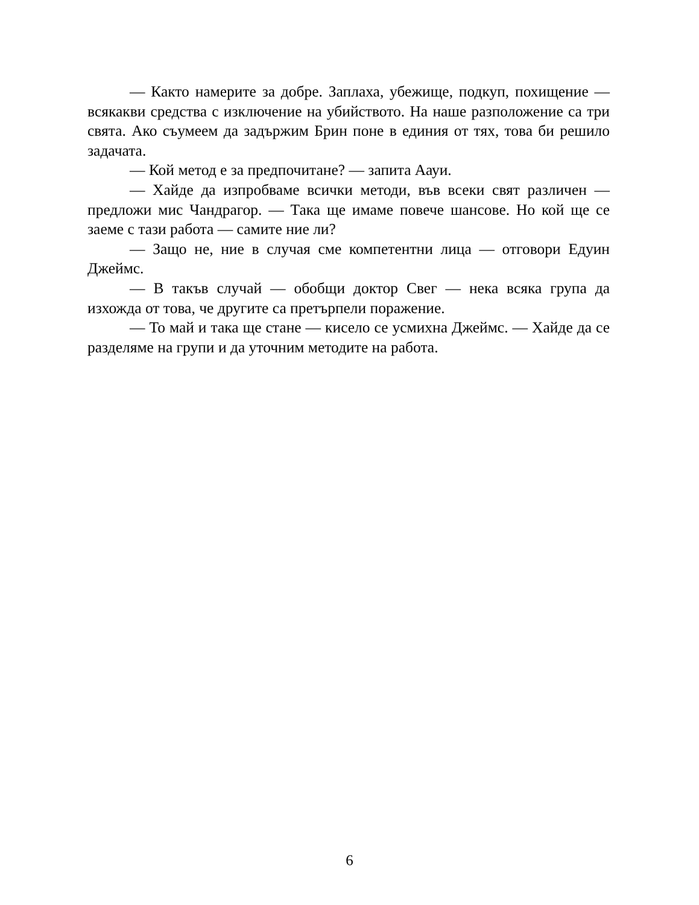— Както намерите за добре. Заплаха, убежище, подкуп, похищение — всякакви средства с изключение на убийството. На наше разположение са три свята. Ако съумеем да задържим Брин поне в единия от тях, това би решило задачата.
— Кой метод е за предпочитане? — запита Аауи.
— Хайде да изпробваме всички методи, във всеки свят различен — предложи мис Чандрагор. — Така ще имаме повече шансове. Но кой ще се заеме с тази работа — самите ние ли?
— Защо не, ние в случая сме компетентни лица — отговори Едуин Джеймс.
— В такъв случай — обобщи доктор Свег — нека всяка група да изхожда от това, че другите са претърпели поражение.
— То май и така ще стане — кисело се усмихна Джеймс. — Хайде да се разделяме на групи и да уточним методите на работа.
6